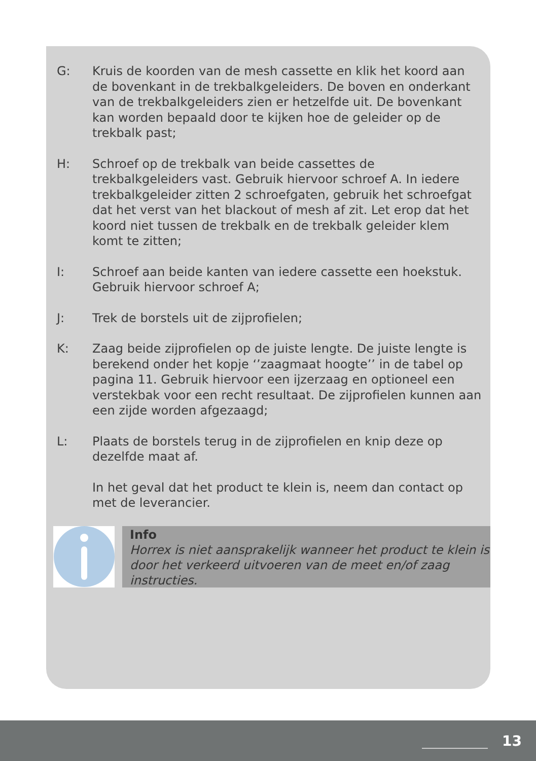G: Kruis de koorden van de mesh cassette en klik het koord aan de bovenkant in de trekbalkgeleiders. De boven en onderkant van de trekbalkgeleiders zien er hetzelfde uit. De bovenkant kan worden bepaald door te kijken hoe de geleider op de trekbalk past;
H: Schroef op de trekbalk van beide cassettes de trekbalkgeleiders vast. Gebruik hiervoor schroef A. In iedere trekbalkgeleider zitten 2 schroefgaten, gebruik het schroefgat dat het verst van het blackout of mesh af zit. Let erop dat het koord niet tussen de trekbalk en de trekbalk geleider klem komt te zitten;
I: Schroef aan beide kanten van iedere cassette een hoekstuk. Gebruik hiervoor schroef A;
J: Trek de borstels uit de zijprofielen;
K: Zaag beide zijprofielen op de juiste lengte. De juiste lengte is berekend onder het kopje ‘’zaagmaat hoogte’’ in de tabel op pagina 11. Gebruik hiervoor een ijzerzaag en optioneel een verstekbak voor een recht resultaat. De zijprofielen kunnen aan een zijde worden afgezaagd;
L: Plaats de borstels terug in de zijprofielen en knip deze op dezelfde maat af.
In het geval dat het product te klein is, neem dan contact op met de leverancier.
Info
Horrex is niet aansprakelijk wanneer het product te klein is door het verkeerd uitvoeren van de meet en/of zaag instructies.
13